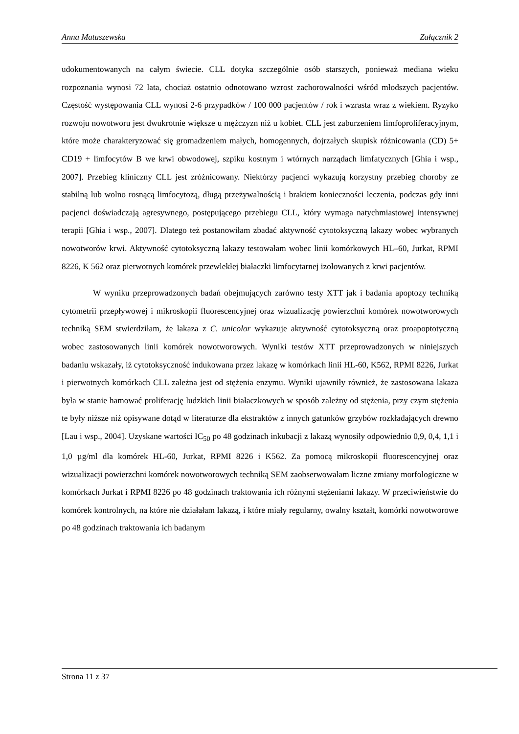Anna Matuszewska Załącznik 2
udokumentowanych na całym świecie. CLL dotyka szczególnie osób starszych, ponieważ mediana wieku rozpoznania wynosi 72 lata, chociaż ostatnio odnotowano wzrost zachorowalności wśród młodszych pacjentów. Częstość występowania CLL wynosi 2-6 przypadków / 100 000 pacjentów / rok i wzrasta wraz z wiekiem. Ryzyko rozwoju nowotworu jest dwukrotnie większe u mężczyzn niż u kobiet. CLL jest zaburzeniem limfoproliferacyjnym, które może charakteryzować się gromadzeniem małych, homogennych, dojrzałych skupisk różnicowania (CD) 5+ CD19 + limfocytów B we krwi obwodowej, szpiku kostnym i wtórnych narządach limfatycznych [Ghia i wsp., 2007]. Przebieg kliniczny CLL jest zróżnicowany. Niektórzy pacjenci wykazują korzystny przebieg choroby ze stabilną lub wolno rosnącą limfocytozą, długą przeżywalnością i brakiem konieczności leczenia, podczas gdy inni pacjenci doświadczają agresywnego, postępującego przebiegu CLL, który wymaga natychmiastowej intensywnej terapii [Ghia i wsp., 2007]. Dlatego też postanowiłam zbadać aktywność cytotoksyczną lakazy wobec wybranych nowotworów krwi. Aktywność cytotoksyczną lakazy testowałam wobec linii komórkowych HL–60, Jurkat, RPMI 8226, K 562 oraz pierwotnych komórek przewlekłej białaczki limfocytarnej izolowanych z krwi pacjentów.
W wyniku przeprowadzonych badań obejmujących zarówno testy XTT jak i badania apoptozy techniką cytometrii przepływowej i mikroskopii fluorescencyjnej oraz wizualizację powierzchni komórek nowotworowych techniką SEM stwierdziłam, że lakaza z C. unicolor wykazuje aktywność cytotoksyczną oraz proapoptotyczną wobec zastosowanych linii komórek nowotworowych. Wyniki testów XTT przeprowadzonych w niniejszych badaniu wskazały, iż cytotoksyczność indukowana przez lakazę w komórkach linii HL-60, K562, RPMI 8226, Jurkat i pierwotnych komórkach CLL zależna jest od stężenia enzymu. Wyniki ujawniły również, że zastosowana lakaza była w stanie hamować proliferację ludzkich linii białaczkowych w sposób zależny od stężenia, przy czym stężenia te były niższe niż opisywane dotąd w literaturze dla ekstraktów z innych gatunków grzybów rozkładających drewno [Lau i wsp., 2004]. Uzyskane wartości IC<sub>50</sub> po 48 godzinach inkubacji z lakazą wynosiły odpowiednio 0,9, 0,4, 1,1 i 1,0 µg/ml dla komórek HL-60, Jurkat, RPMI 8226 i K562. Za pomocą mikroskopii fluorescencyjnej oraz wizualizacji powierzchni komórek nowotworowych techniką SEM zaobserwowałam liczne zmiany morfologiczne w komórkach Jurkat i RPMI 8226 po 48 godzinach traktowania ich różnymi stężeniami lakazy. W przeciwieństwie do komórek kontrolnych, na które nie działałam lakazą, i które miały regularny, owalny kształt, komórki nowotworowe po 48 godzinach traktowania ich badanym
Strona 11 z 37